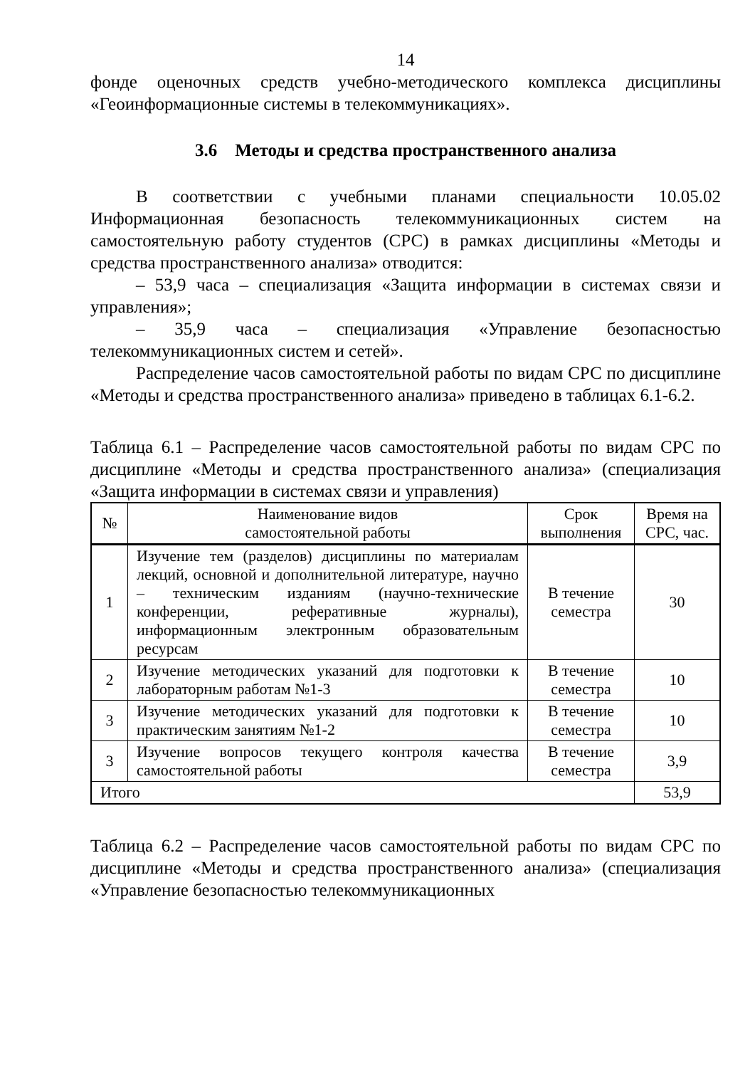14
фонде оценочных средств учебно-методического комплекса дисциплины «Геоинформационные системы в телекоммуникациях».
3.6 Методы и средства пространственного анализа
В соответствии с учебными планами специальности 10.05.02 Информационная безопасность телекоммуникационных систем на самостоятельную работу студентов (СРС) в рамках дисциплины «Методы и средства пространственного анализа» отводится:
– 53,9 часа – специализация «Защита информации в системах связи и управления»;
– 35,9 часа – специализация «Управление безопасностью телекоммуникационных систем и сетей».
Распределение часов самостоятельной работы по видам СРС по дисциплине «Методы и средства пространственного анализа» приведено в таблицах 6.1-6.2.
Таблица 6.1 – Распределение часов самостоятельной работы по видам СРС по дисциплине «Методы и средства пространственного анализа» (специализация «Защита информации в системах связи и управления)
| № | Наименование видов самостоятельной работы | Срок выполнения | Время на СРС, час. |
| --- | --- | --- | --- |
| 1 | Изучение тем (разделов) дисциплины по материалам лекций, основной и дополнительной литературе, научно – техническим изданиям (научно-технические конференции, реферативные журналы), информационным электронным образовательным ресурсам | В течение семестра | 30 |
| 2 | Изучение методических указаний для подготовки к лабораторным работам №1-3 | В течение семестра | 10 |
| 3 | Изучение методических указаний для подготовки к практическим занятиям №1-2 | В течение семестра | 10 |
| 3 | Изучение вопросов текущего контроля качества самостоятельной работы | В течение семестра | 3,9 |
| Итого | | | 53,9 |
Таблица 6.2 – Распределение часов самостоятельной работы по видам СРС по дисциплине «Методы и средства пространственного анализа» (специализация «Управление безопасностью телекоммуникационных